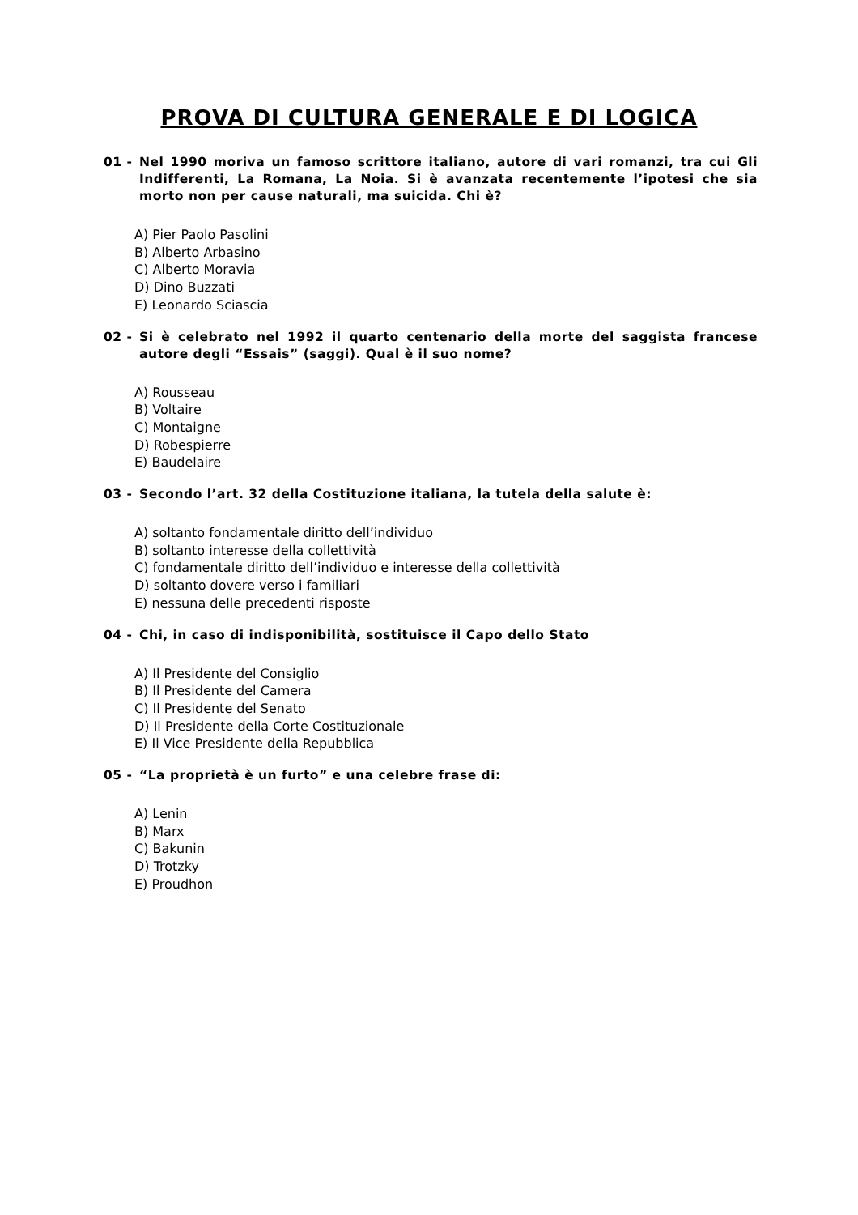PROVA DI CULTURA GENERALE E DI LOGICA
01 - Nel 1990 moriva un famoso scrittore italiano, autore di vari romanzi, tra cui Gli Indifferenti, La Romana, La Noia. Si è avanzata recentemente l’ipotesi che sia morto non per cause naturali, ma suicida. Chi è?
A) Pier Paolo Pasolini
B) Alberto Arbasino
C) Alberto Moravia
D) Dino Buzzati
E) Leonardo Sciascia
02 - Si è celebrato nel 1992 il quarto centenario della morte del saggista francese autore degli “Essais” (saggi). Qual è il suo nome?
A) Rousseau
B) Voltaire
C) Montaigne
D) Robespierre
E) Baudelaire
03 - Secondo l’art. 32 della Costituzione italiana, la tutela della salute è:
A) soltanto fondamentale diritto dell’individuo
B) soltanto interesse della collettività
C) fondamentale diritto dell’individuo e interesse della collettività
D) soltanto dovere verso i familiari
E) nessuna delle precedenti risposte
04 - Chi, in caso di indisponibilità, sostituisce il Capo dello Stato
A) Il Presidente del Consiglio
B) Il Presidente del Camera
C) Il Presidente del Senato
D) Il Presidente della Corte Costituzionale
E) Il Vice Presidente della Repubblica
05 - “La proprietà è un furto” e una celebre frase di:
A) Lenin
B) Marx
C) Bakunin
D) Trotzky
E) Proudhon